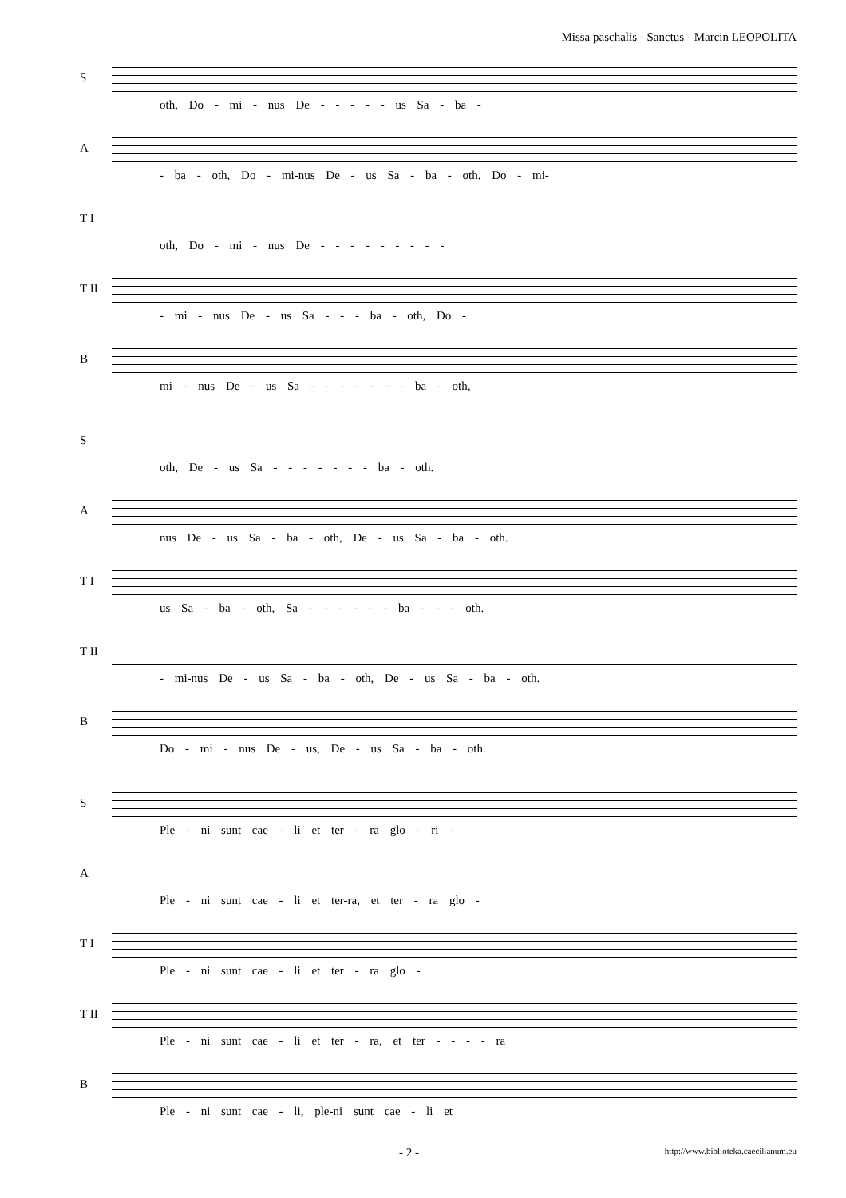Missa paschalis - Sanctus - Marcin LEOPOLITA
S
oth, Do - mi - nus De - - - - - us Sa - ba -
A
- ba - oth, Do - mi-nus De - us Sa - ba - oth, Do - mi-
T I
oth, Do - mi - nus De - - - - - - - - -
T II
- mi - nus De - us Sa - - - ba - oth, Do -
B
mi - nus De - us Sa - - - - - - - ba - oth,
S
oth, De - us Sa - - - - - - - ba - oth.
A
nus De - us Sa - ba - oth, De - us Sa - ba - oth.
T I
us Sa - ba - oth, Sa - - - - - - ba - - - oth.
T II
- mi-nus De - us Sa - ba - oth, De - us Sa - ba - oth.
B
Do - mi - nus De - us, De - us Sa - ba - oth.
S
Ple - ni sunt cae - li et ter - ra glo - ri -
A
Ple - ni sunt cae - li et ter-ra, et ter - ra glo -
T I
Ple - ni sunt cae - li et ter - ra glo -
T II
Ple - ni sunt cae - li et ter - ra, et ter - - - - ra
B
Ple - ni sunt cae - li, ple-ni sunt cae - li et
- 2 - http://www.biblioteka.caecilianum.eu